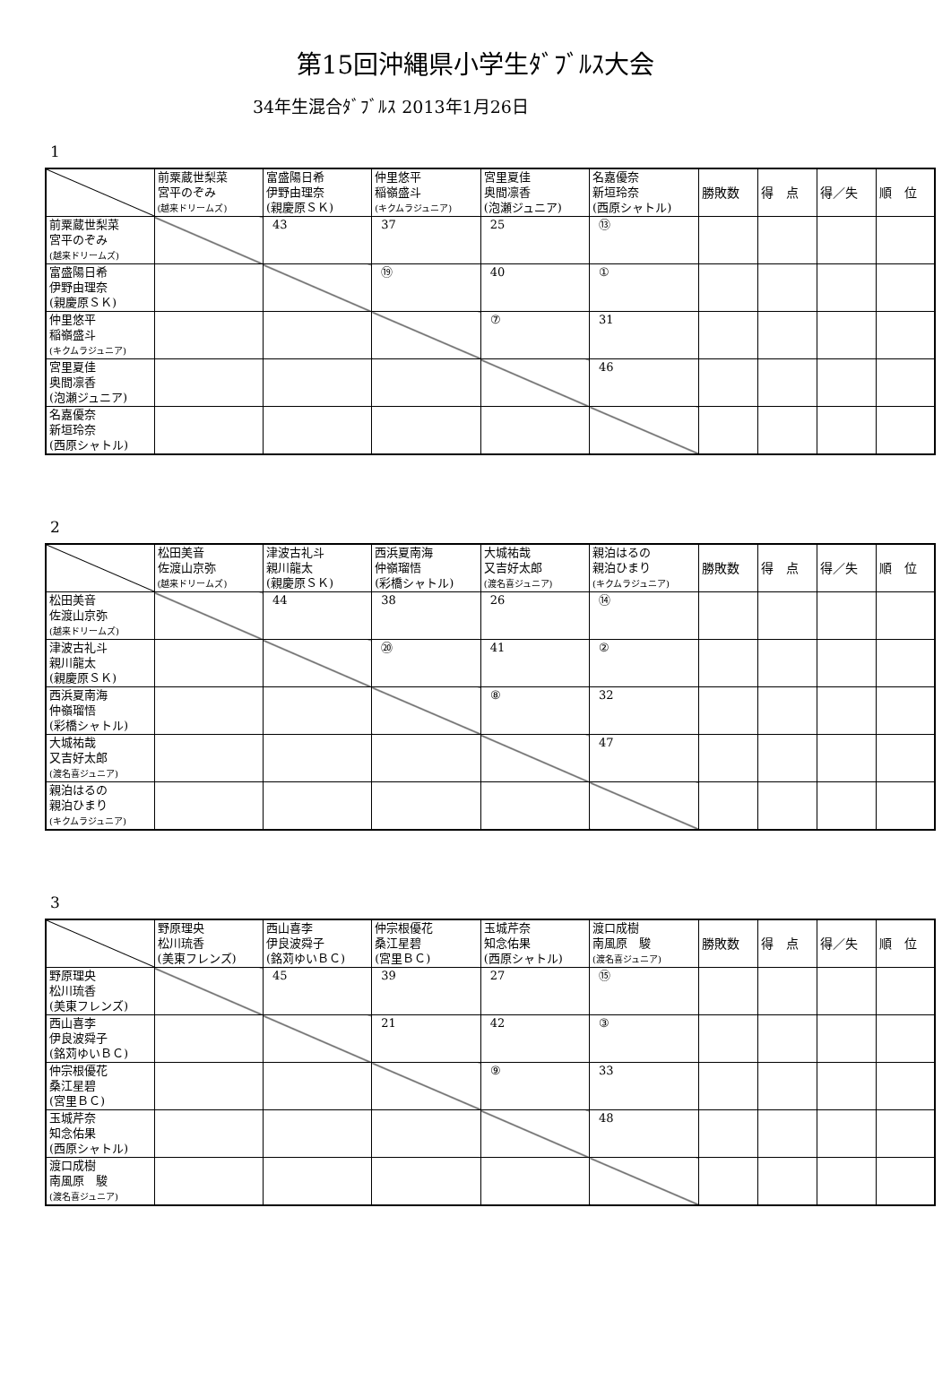第15回沖縄県小学生ﾀﾞﾌﾞﾙｽ大会
34年生混合ﾀﾞﾌﾞﾙｽ 2013年1月26日
1
| | 前粟蔵世梨菜 宮平のぞみ (越来ドリームズ) | 富盛陽日希 伊野由理奈 (親慶原ＳＫ) | 仲里悠平 稲嶺盛斗 (キクムラジュニア) | 宮里夏佳 奥間凛香 (泡瀬ジュニア) | 名嘉優奈 新垣玲奈 (西原シャトル) | 勝敗数 | 得 点 | 得／失 | 順 位 |
| --- | --- | --- | --- | --- | --- | --- | --- | --- | --- |
| 前粟蔵世梨菜 宮平のぞみ (越来ドリームズ) | | 43 | 37 | 25 | ⑬ | | | | |
| 富盛陽日希 伊野由理奈 (親慶原ＳＫ) | | | ⑲ | 40 | ① | | | | |
| 仲里悠平 稲嶺盛斗 (キクムラジュニア) | | | | ⑦ | 31 | | | | |
| 宮里夏佳 奥間凛香 (泡瀬ジュニア) | | | | | 46 | | | | |
| 名嘉優奈 新垣玲奈 (西原シャトル) | | | | | | | | | |
2
| | 松田美音 佐渡山京弥 (越来ドリームズ) | 津波古礼斗 親川龍太 (親慶原ＳＫ) | 西浜夏南海 仲嶺瑠悟 (彩橋シャトル) | 大城祐哉 又吉好太郎 (渡名喜ジュニア) | 親泊はるの 親泊ひまり (キクムラジュニア) | 勝敗数 | 得 点 | 得／失 | 順 位 |
| --- | --- | --- | --- | --- | --- | --- | --- | --- | --- |
| 松田美音 佐渡山京弥 (越来ドリームズ) | | 44 | 38 | 26 | ⑭ | | | | |
| 津波古礼斗 親川龍太 (親慶原ＳＫ) | | | ⑳ | 41 | ② | | | | |
| 西浜夏南海 仲嶺瑠悟 (彩橋シャトル) | | | | ⑧ | 32 | | | | |
| 大城祐哉 又吉好太郎 (渡名喜ジュニア) | | | | | 47 | | | | |
| 親泊はるの 親泊ひまり (キクムラジュニア) | | | | | | | | | |
3
| | 野原理央 松川琉香 (美東フレンズ) | 西山喜李 伊良波舜子 (銘苅ゆいＢＣ) | 仲宗根優花 桑江星碧 (宮里ＢＣ) | 玉城芹奈 知念佑果 (西原シャトル) | 渡口成樹 南風原 駿 (渡名喜ジュニア) | 勝敗数 | 得 点 | 得／失 | 順 位 |
| --- | --- | --- | --- | --- | --- | --- | --- | --- | --- |
| 野原理央 松川琉香 (美東フレンズ) | | 45 | 39 | 27 | ⑮ | | | | |
| 西山喜李 伊良波舜子 (銘苅ゆいＢＣ) | | | 21 | 42 | ③ | | | | |
| 仲宗根優花 桑江星碧 (宮里ＢＣ) | | | | ⑨ | 33 | | | | |
| 玉城芹奈 知念佑果 (西原シャトル) | | | | | 48 | | | | |
| 渡口成樹 南風原 駿 (渡名喜ジュニア) | | | | | | | | | |